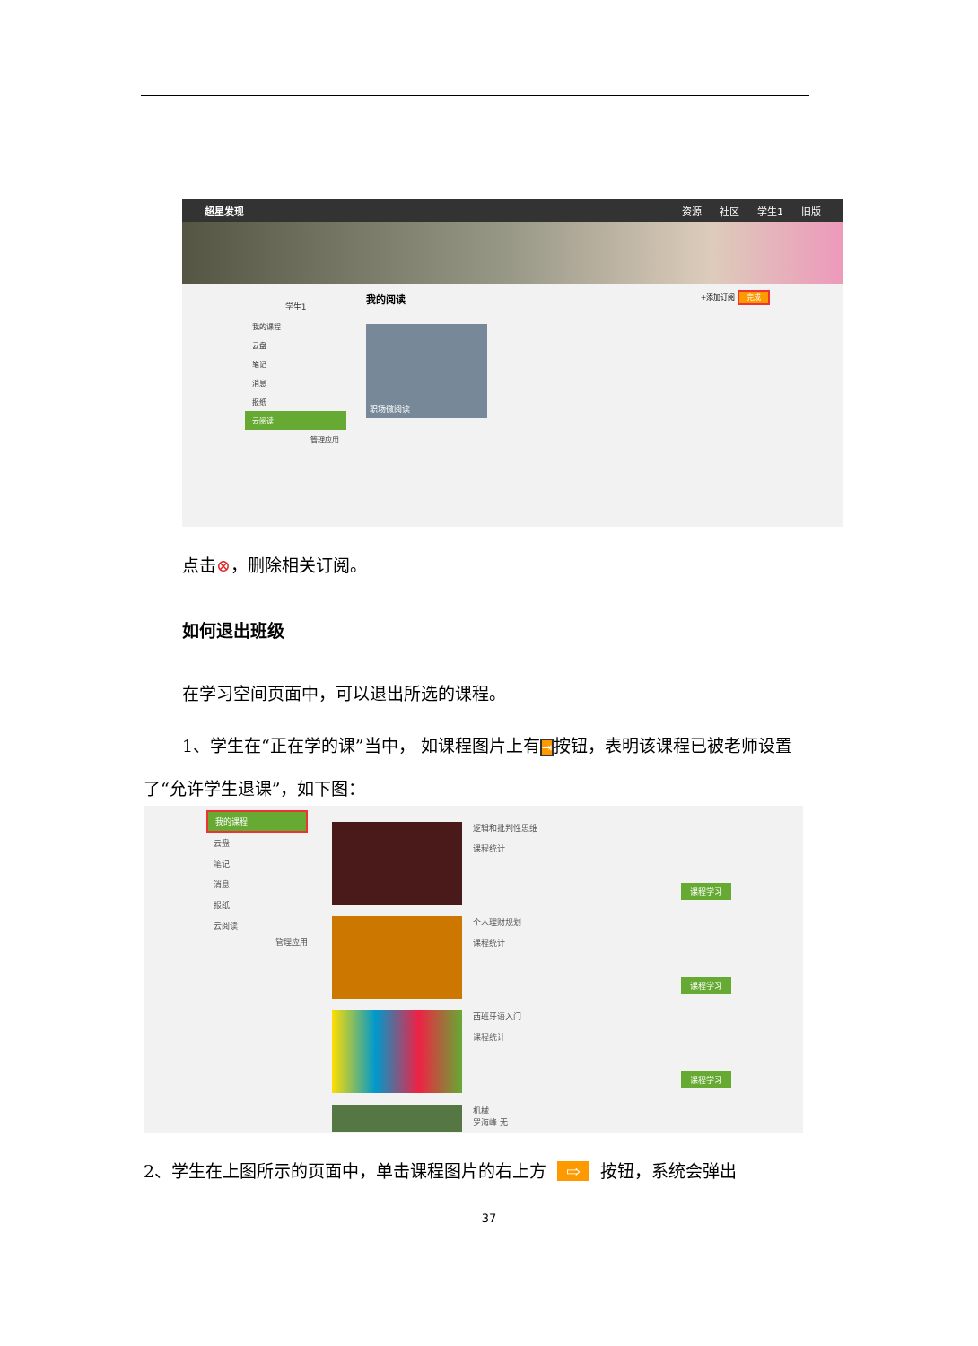超星发现 资源 社区 学生1 旧版
学生1
我的课程
云盘
笔记
消息
报纸
云阅读
管理应用
我的阅读 +添加订阅 完成
职场微阅读
点击⊗，删除相关订阅。
如何退出班级
在学习空间页面中，可以退出所选的课程。
1、学生在“正在学的课”当中， 如课程图片上有⇥按钮，表明该课程已被老师设置了“允许学生退课”，如下图：
我的课程
云盘
笔记
消息
报纸
云阅读
管理应用
逻辑和批判性思维
课程统计
课程学习
个人理财规划
课程统计
课程学习
西班牙语入门
课程统计
课程学习
机械
罗海峰 无
2、学生在上图所示的页面中，单击课程图片的右上方 ⇨ 按钮，系统会弹出
37